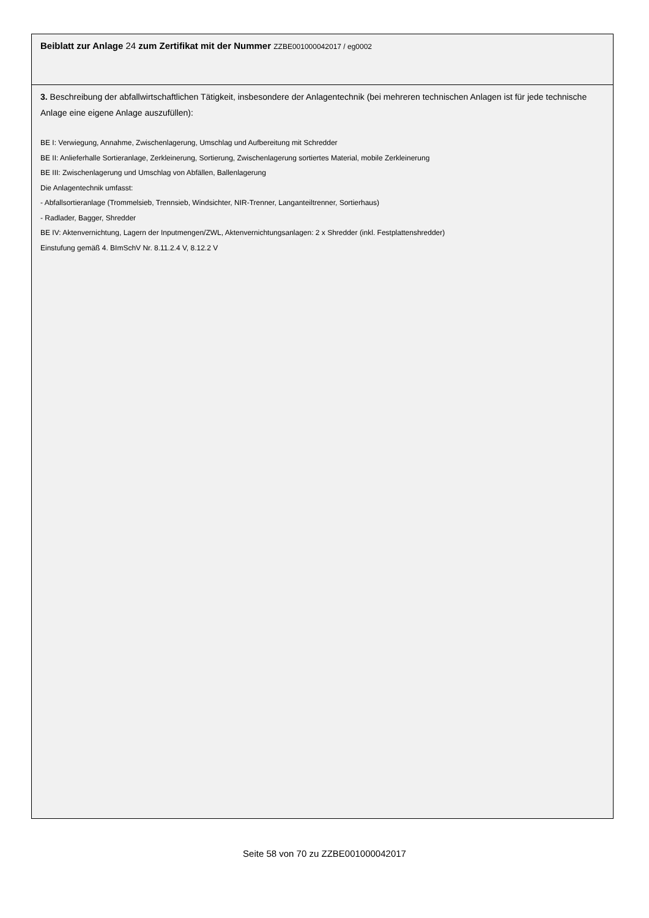Beiblatt zur Anlage 24 zum Zertifikat mit der Nummer ZZBE001000042017 / eg0002
3. Beschreibung der abfallwirtschaftlichen Tätigkeit, insbesondere der Anlagentechnik (bei mehreren technischen Anlagen ist für jede technische Anlage eine eigene Anlage auszufüllen):
BE I: Verwiegung, Annahme, Zwischenlagerung, Umschlag und Aufbereitung mit Schredder
BE II: Anlieferhalle Sortieranlage, Zerkleinerung, Sortierung, Zwischenlagerung sortiertes Material, mobile Zerkleinerung
BE III: Zwischenlagerung und Umschlag von Abfällen, Ballenlagerung
Die Anlagentechnik umfasst:
- Abfallsortieranlage (Trommelsieb, Trennsieb, Windsichter, NIR-Trenner, Langanteiltrenner, Sortierhaus)
- Radlader, Bagger, Shredder
BE IV: Aktenvernichtung, Lagern der Inputmengen/ZWL, Aktenvernichtungsanlagen: 2 x Shredder (inkl. Festplattenshredder)
Einstufung gemäß 4. BImSchV Nr. 8.11.2.4 V, 8.12.2 V
Seite 58 von 70 zu ZZBE001000042017